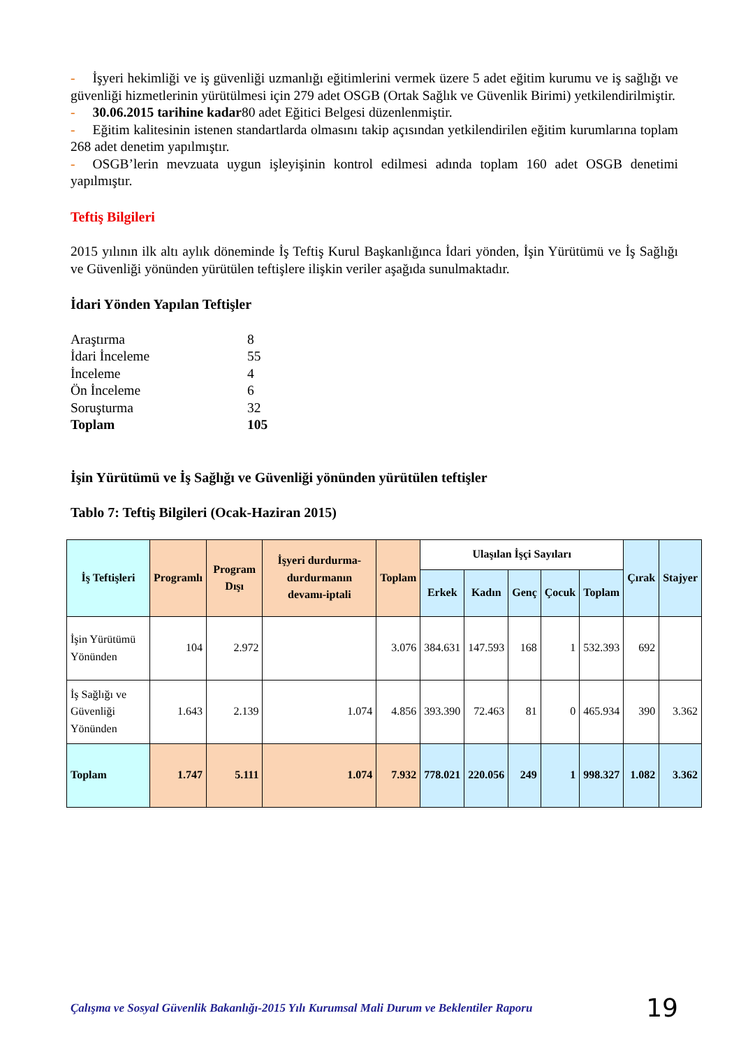- İşyeri hekimliği ve iş güvenliği uzmanlığı eğitimlerini vermek üzere 5 adet eğitim kurumu ve iş sağlığı ve güvenliği hizmetlerinin yürütülmesi için 279 adet OSGB (Ortak Sağlık ve Güvenlik Birimi) yetkilendirilmiştir.
- 30.06.2015 tarihine kadar80 adet Eğitici Belgesi düzenlenmiştir.
- Eğitim kalitesinin istenen standartlarda olmasını takip açısından yetkilendirilen eğitim kurumlarına toplam 268 adet denetim yapılmıştır.
- OSGB’lerin mevzuata uygun işleyişinin kontrol edilmesi adında toplam 160 adet OSGB denetimi yapılmıştır.
Teftiş Bilgileri
2015 yılının ilk altı aylık döneminde İş Teftiş Kurul Başkanlığınca İdari yönden, İşin Yürütümü ve İş Sağlığı ve Güvenliği yönünden yürütülen teftişlere ilişkin veriler aşağıda sunulmaktadır.
İdari Yönden Yapılan Teftişler
| Araştırma | 8 |
| İdari İnceleme | 55 |
| İnceleme | 4 |
| Ön İnceleme | 6 |
| Soruşturma | 32 |
| Toplam | 105 |
İşin Yürütümü ve İş Sağlığı ve Güvenliği yönünden yürütülen teftişler
Tablo 7: Teftiş Bilgileri (Ocak-Haziran 2015)
| İş Teftişleri | Programlı | Program Dışı | İşyeri durdurma-durdurmanın devamı-iptali | Toplam | Ulaşılan İşçi Sayıları | | | | | Çırak | Stajyer |
| --- | --- | --- | --- | --- | --- | --- | --- | --- | --- | --- | --- |
| | | | | | Erkek | Kadın | Genç | Çocuk | Toplam | | |
| İşin Yürütümü Yönünden | 104 | 2.972 | | 3.076 | 384.631 | 147.593 | 168 | 1 | 532.393 | 692 | |
| İş Sağlığı ve Güvenliği Yönünden | 1.643 | 2.139 | 1.074 | 4.856 | 393.390 | 72.463 | 81 | 0 | 465.934 | 390 | 3.362 |
| Toplam | 1.747 | 5.111 | 1.074 | 7.932 | 778.021 | 220.056 | 249 | 1 | 998.327 | 1.082 | 3.362 |
Çalışma ve Sosyal Güvenlik Bakanlığı-2015 Yılı Kurumsal Mali Durum ve Beklentiler Raporu 19